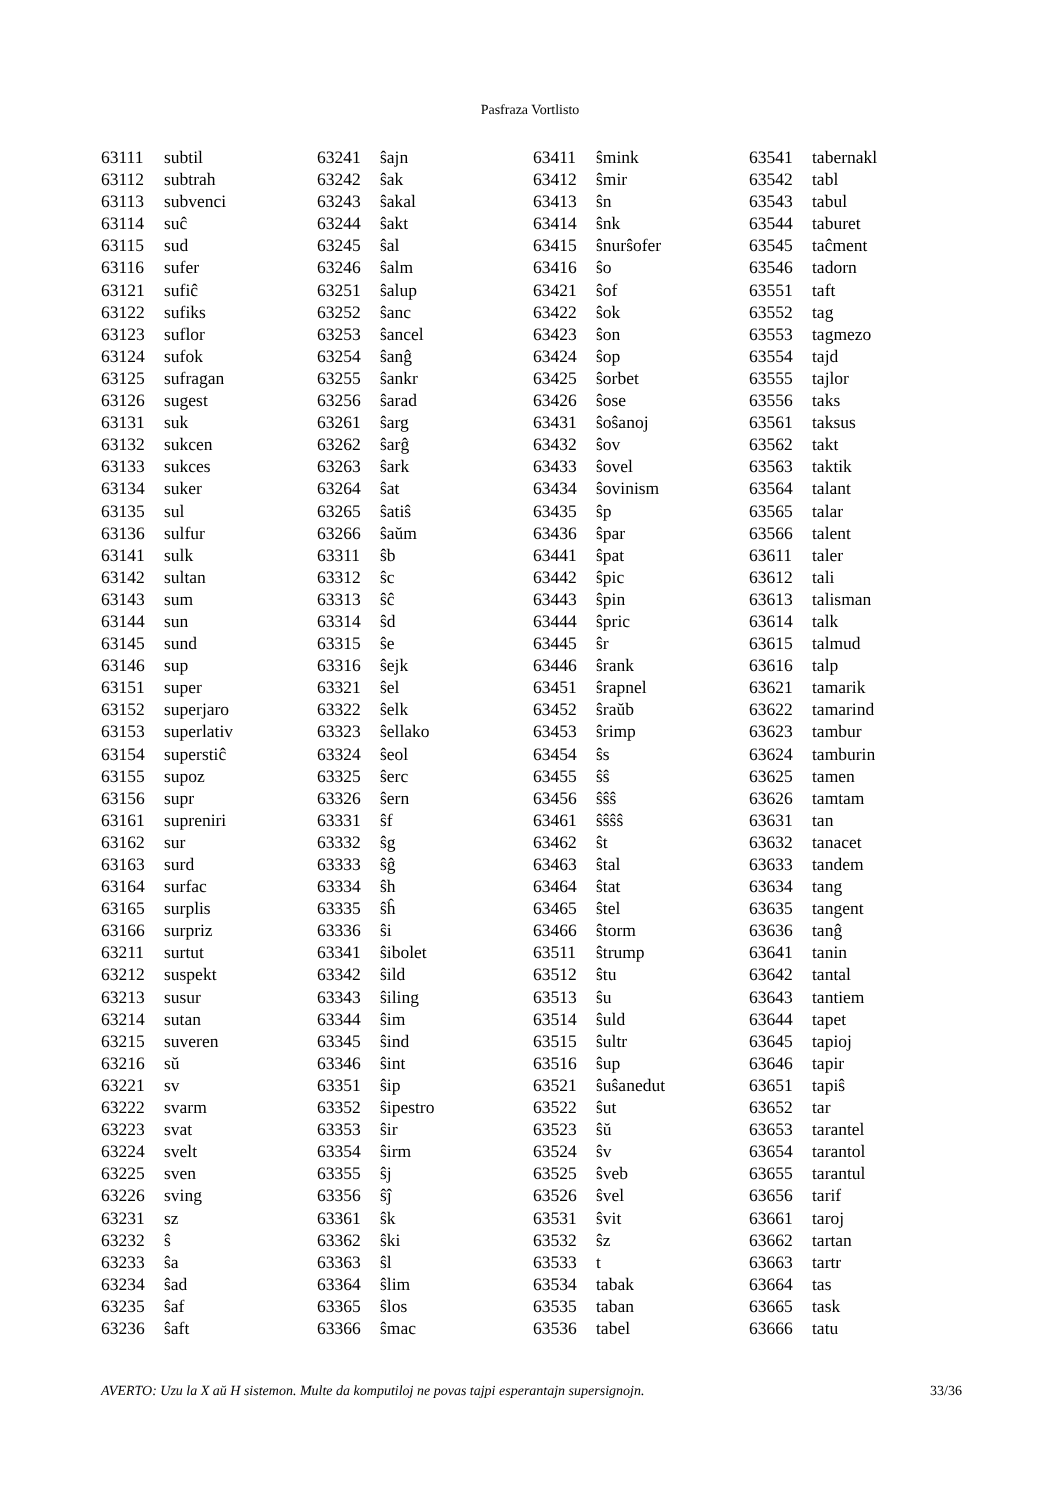Pasfraza Vortlisto
| 63111 | subtil |
| 63112 | subtrah |
| 63113 | subvenci |
| 63114 | suĉ |
| 63115 | sud |
| 63116 | sufer |
| 63121 | sufiĉ |
| 63122 | sufiks |
| 63123 | suflor |
| 63124 | sufok |
| 63125 | sufragan |
| 63126 | sugest |
| 63131 | suk |
| 63132 | sukcen |
| 63133 | sukces |
| 63134 | suker |
| 63135 | sul |
| 63136 | sulfur |
| 63141 | sulk |
| 63142 | sultan |
| 63143 | sum |
| 63144 | sun |
| 63145 | sund |
| 63146 | sup |
| 63151 | super |
| 63152 | superjaro |
| 63153 | superlativ |
| 63154 | superstiĉ |
| 63155 | supoz |
| 63156 | supr |
| 63161 | supreniri |
| 63162 | sur |
| 63163 | surd |
| 63164 | surfac |
| 63165 | surplis |
| 63166 | surpriz |
| 63211 | surtut |
| 63212 | suspekt |
| 63213 | susur |
| 63214 | sutan |
| 63215 | suveren |
| 63216 | sŭ |
| 63221 | sv |
| 63222 | svarm |
| 63223 | svat |
| 63224 | svelt |
| 63225 | sven |
| 63226 | sving |
| 63231 | sz |
| 63232 | ŝ |
| 63233 | ŝa |
| 63234 | ŝad |
| 63235 | ŝaf |
| 63236 | ŝaft |
| 63241 | ŝajn |
| 63242 | ŝak |
| 63243 | ŝakal |
| 63244 | ŝakt |
| 63245 | ŝal |
| 63246 | ŝalm |
| 63251 | ŝalup |
| 63252 | ŝanc |
| 63253 | ŝancel |
| 63254 | ŝanĝ |
| 63255 | ŝankr |
| 63256 | ŝarad |
| 63261 | ŝarg |
| 63262 | ŝarĝ |
| 63263 | ŝark |
| 63264 | ŝat |
| 63265 | ŝatiŝ |
| 63266 | ŝaŭm |
| 63311 | ŝb |
| 63312 | ŝc |
| 63313 | ŝĉ |
| 63314 | ŝd |
| 63315 | ŝe |
| 63316 | ŝejk |
| 63321 | ŝel |
| 63322 | ŝelk |
| 63323 | ŝellako |
| 63324 | ŝeol |
| 63325 | ŝerc |
| 63326 | ŝern |
| 63331 | ŝf |
| 63332 | ŝg |
| 63333 | ŝĝ |
| 63334 | ŝh |
| 63335 | ŝĥ |
| 63336 | ŝi |
| 63341 | ŝibolet |
| 63342 | ŝild |
| 63343 | ŝiling |
| 63344 | ŝim |
| 63345 | ŝind |
| 63346 | ŝint |
| 63351 | ŝip |
| 63352 | ŝipestro |
| 63353 | ŝir |
| 63354 | ŝirm |
| 63355 | ŝj |
| 63356 | ŝĵ |
| 63361 | ŝk |
| 63362 | ŝki |
| 63363 | ŝl |
| 63364 | ŝlim |
| 63365 | ŝlos |
| 63366 | ŝmac |
| 63411 | ŝmink |
| 63412 | ŝmir |
| 63413 | ŝn |
| 63414 | ŝnk |
| 63415 | ŝnurŝofer |
| 63416 | ŝo |
| 63421 | ŝof |
| 63422 | ŝok |
| 63423 | ŝon |
| 63424 | ŝop |
| 63425 | ŝorbet |
| 63426 | ŝose |
| 63431 | ŝoŝanoj |
| 63432 | ŝov |
| 63433 | ŝovel |
| 63434 | ŝovinism |
| 63435 | ŝp |
| 63436 | ŝpar |
| 63441 | ŝpat |
| 63442 | ŝpic |
| 63443 | ŝpin |
| 63444 | ŝpric |
| 63445 | ŝr |
| 63446 | ŝrank |
| 63451 | ŝrapnel |
| 63452 | ŝraŭb |
| 63453 | ŝrimp |
| 63454 | ŝs |
| 63455 | ŝŝ |
| 63456 | ŝŝŝ |
| 63461 | ŝŝŝŝ |
| 63462 | ŝt |
| 63463 | ŝtal |
| 63464 | ŝtat |
| 63465 | ŝtel |
| 63466 | ŝtorm |
| 63511 | ŝtrump |
| 63512 | ŝtu |
| 63513 | ŝu |
| 63514 | ŝuld |
| 63515 | ŝultr |
| 63516 | ŝup |
| 63521 | ŝuŝanedut |
| 63522 | ŝut |
| 63523 | ŝŭ |
| 63524 | ŝv |
| 63525 | ŝveb |
| 63526 | ŝvel |
| 63531 | ŝvit |
| 63532 | ŝz |
| 63533 | t |
| 63534 | tabak |
| 63535 | taban |
| 63536 | tabel |
| 63541 | tabernakl |
| 63542 | tabl |
| 63543 | tabul |
| 63544 | taburet |
| 63545 | taĉment |
| 63546 | tadorn |
| 63551 | taft |
| 63552 | tag |
| 63553 | tagmezo |
| 63554 | tajd |
| 63555 | tajlor |
| 63556 | taks |
| 63561 | taksus |
| 63562 | takt |
| 63563 | taktik |
| 63564 | talant |
| 63565 | talar |
| 63566 | talent |
| 63611 | taler |
| 63612 | tali |
| 63613 | talisman |
| 63614 | talk |
| 63615 | talmud |
| 63616 | talp |
| 63621 | tamarik |
| 63622 | tamarind |
| 63623 | tambur |
| 63624 | tamburin |
| 63625 | tamen |
| 63626 | tamtam |
| 63631 | tan |
| 63632 | tanacet |
| 63633 | tandem |
| 63634 | tang |
| 63635 | tangent |
| 63636 | tanĝ |
| 63641 | tanin |
| 63642 | tantal |
| 63643 | tantiem |
| 63644 | tapet |
| 63645 | tapioj |
| 63646 | tapir |
| 63651 | tapiŝ |
| 63652 | tar |
| 63653 | tarantel |
| 63654 | tarantol |
| 63655 | tarantul |
| 63656 | tarif |
| 63661 | taroj |
| 63662 | tartan |
| 63663 | tartr |
| 63664 | tas |
| 63665 | task |
| 63666 | tatu |
AVERTO: Uzu la X aŭ H sistemon. Multe da komputiloj ne povas tajpi esperantajn supersignojn. 33/36